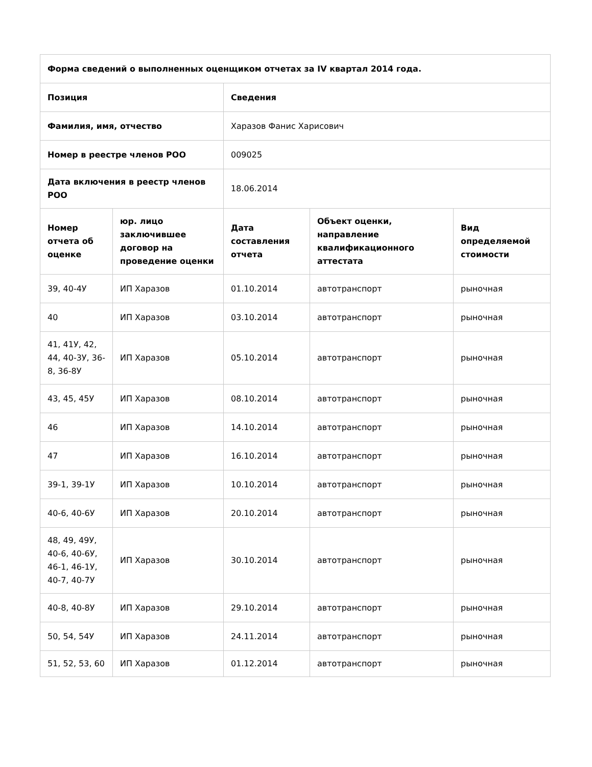| Форма сведений о выполненных оценщиком отчетах за IV квартал 2014 года. | | | | |
| --- | --- | --- | --- | --- |
| Позиция | | Сведения | | |
| Фамилия, имя, отчество | | Харазов Фанис Харисович | | |
| Номер в реестре членов РОО | | 009025 | | |
| Дата включения в реестр членов РОО | | 18.06.2014 | | |
| Номер отчета об оценке | юр. лицо заключившее договор на проведение оценки | Дата составления отчета | Объект оценки, направление квалификационного аттестата | Вид определяемой стоимости |
| 39, 40-4У | ИП Харазов | 01.10.2014 | автотранспорт | рыночная |
| 40 | ИП Харазов | 03.10.2014 | автотранспорт | рыночная |
| 41, 41У, 42, 44, 40-3У, 36-8, 36-8У | ИП Харазов | 05.10.2014 | автотранспорт | рыночная |
| 43, 45, 45У | ИП Харазов | 08.10.2014 | автотранспорт | рыночная |
| 46 | ИП Харазов | 14.10.2014 | автотранспорт | рыночная |
| 47 | ИП Харазов | 16.10.2014 | автотранспорт | рыночная |
| 39-1, 39-1У | ИП Харазов | 10.10.2014 | автотранспорт | рыночная |
| 40-6, 40-6У | ИП Харазов | 20.10.2014 | автотранспорт | рыночная |
| 48, 49, 49У, 40-6, 40-6У, 46-1, 46-1У, 40-7, 40-7У | ИП Харазов | 30.10.2014 | автотранспорт | рыночная |
| 40-8, 40-8У | ИП Харазов | 29.10.2014 | автотранспорт | рыночная |
| 50, 54, 54У | ИП Харазов | 24.11.2014 | автотранспорт | рыночная |
| 51, 52, 53, 60 | ИП Харазов | 01.12.2014 | автотранспорт | рыночная |